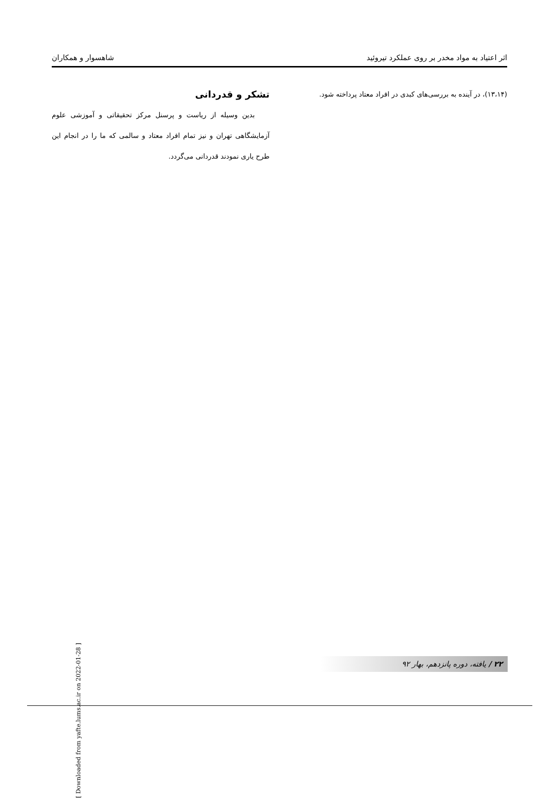اثر اعتیاد به مواد مخدر بر روی عملکرد تیروئید شاهسوار و همکاران
(۱۳،۱۴)، در آینده به بررسی‌های کبدی در افراد معتاد پرداخته شود.
تشکر و قدردانی
بدین وسیله از ریاست و پرسنل مرکز تحقیقاتی و آموزشی علوم آزمایشگاهی تهران و نیز تمام افراد معتاد و سالمی که ما را در انجام این طرح یاری نمودند قدردانی می‌گردد.
[ Downloaded from yafte.lums.ac.ir on 2022-01-28 ]
۲۲ / یافته، دوره پانزدهم، بهار ۹۲